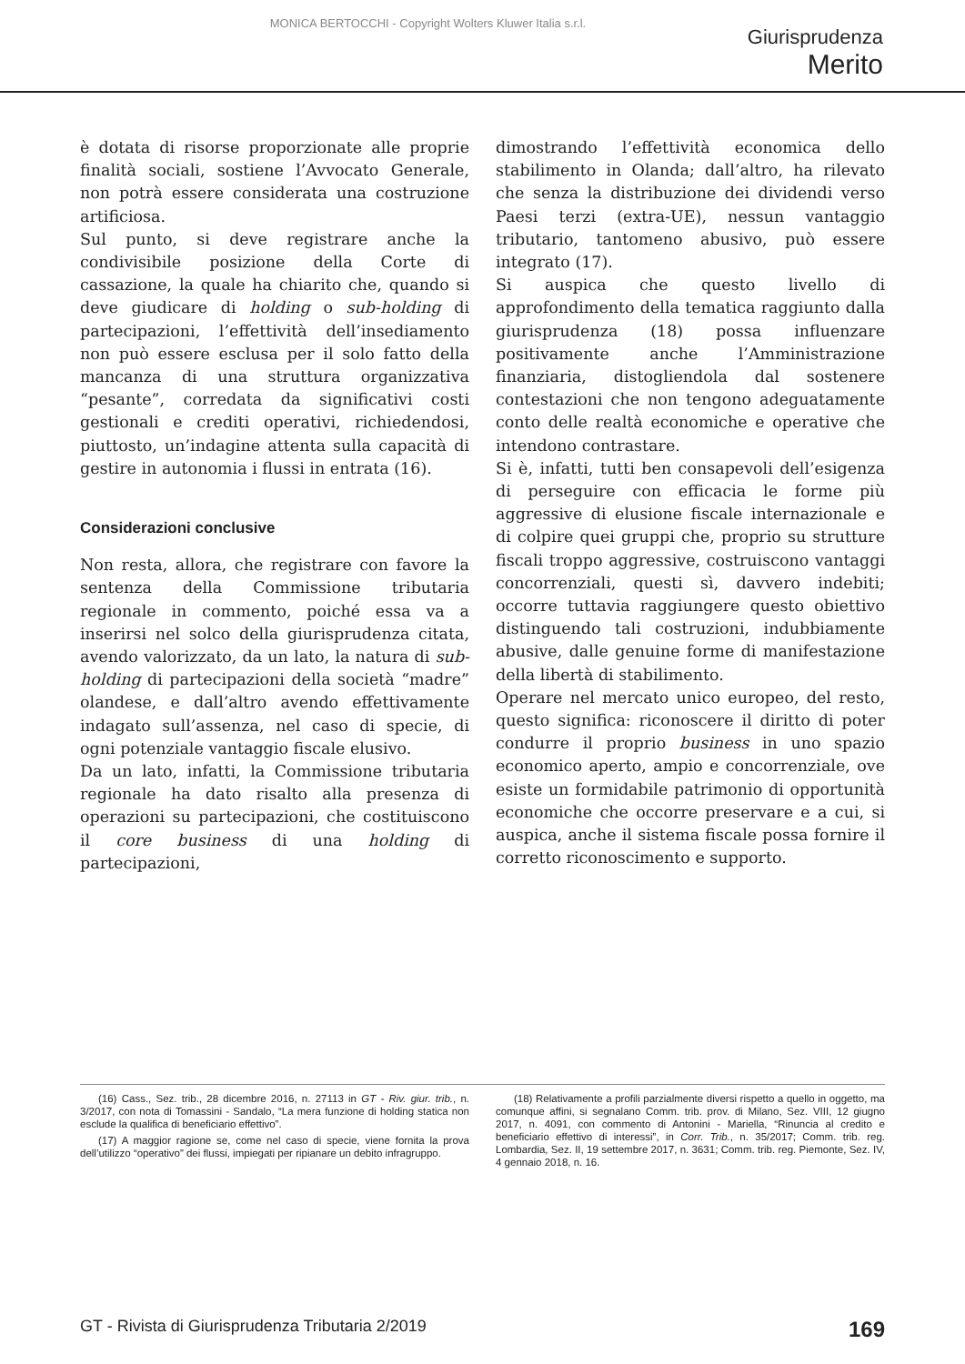MONICA BERTOCCHI - Copyright Wolters Kluwer Italia s.r.l.
Giurisprudenza
Merito
è dotata di risorse proporzionate alle proprie finalità sociali, sostiene l’Avvocato Generale, non potrà essere considerata una costruzione artificiosa.
Sul punto, si deve registrare anche la condivisibile posizione della Corte di cassazione, la quale ha chiarito che, quando si deve giudicare di holding o sub-holding di partecipazioni, l’effettività dell’insediamento non può essere esclusa per il solo fatto della mancanza di una struttura organizzativa “pesante”, corredata da significativi costi gestionali e crediti operativi, richiedendosi, piuttosto, un’indagine attenta sulla capacità di gestire in autonomia i flussi in entrata (16).
Considerazioni conclusive
Non resta, allora, che registrare con favore la sentenza della Commissione tributaria regionale in commento, poiché essa va a inserirsi nel solco della giurisprudenza citata, avendo valorizzato, da un lato, la natura di sub-holding di partecipazioni della società “madre” olandese, e dall’altro avendo effettivamente indagato sull’assenza, nel caso di specie, di ogni potenziale vantaggio fiscale elusivo.
Da un lato, infatti, la Commissione tributaria regionale ha dato risalto alla presenza di operazioni su partecipazioni, che costituiscono il core business di una holding di partecipazioni,
dimostrando l’effettività economica dello stabilimento in Olanda; dall’altro, ha rilevato che senza la distribuzione dei dividendi verso Paesi terzi (extra-UE), nessun vantaggio tributario, tantomeno abusivo, può essere integrato (17).
Si auspica che questo livello di approfondimento della tematica raggiunto dalla giurisprudenza (18) possa influenzare positivamente anche l’Amministrazione finanziaria, distogliendola dal sostenere contestazioni che non tengono adeguatamente conto delle realtà economiche e operative che intendono contrastare.
Si è, infatti, tutti ben consapevoli dell’esigenza di perseguire con efficacia le forme più aggressive di elusione fiscale internazionale e di colpire quei gruppi che, proprio su strutture fiscali troppo aggressive, costruiscono vantaggi concorrenziali, questi sì, davvero indebiti; occorre tuttavia raggiungere questo obiettivo distinguendo tali costruzioni, indubbiamente abusive, dalle genuine forme di manifestazione della libertà di stabilimento.
Operare nel mercato unico europeo, del resto, questo significa: riconoscere il diritto di poter condurre il proprio business in uno spazio economico aperto, ampio e concorrenziale, ove esiste un formidabile patrimonio di opportunità economiche che occorre preservare e a cui, si auspica, anche il sistema fiscale possa fornire il corretto riconoscimento e supporto.
(16) Cass., Sez. trib., 28 dicembre 2016, n. 27113 in GT - Riv. giur. trib., n. 3/2017, con nota di Tomassini - Sandalo, “La mera funzione di holding statica non esclude la qualifica di beneficiario effettivo”.
(17) A maggior ragione se, come nel caso di specie, viene fornita la prova dell’utilizzo “operativo” dei flussi, impiegati per ripianare un debito infragruppo.
(18) Relativamente a profili parzialmente diversi rispetto a quello in oggetto, ma comunque affini, si segnalano Comm. trib. prov. di Milano, Sez. VIII, 12 giugno 2017, n. 4091, con commento di Antonini - Mariella, “Rinuncia al credito e beneficiario effettivo di interessi”, in Corr. Trib., n. 35/2017; Comm. trib. reg. Lombardia, Sez. II, 19 settembre 2017, n. 3631; Comm. trib. reg. Piemonte, Sez. IV, 4 gennaio 2018, n. 16.
GT - Rivista di Giurisprudenza Tributaria 2/2019 169